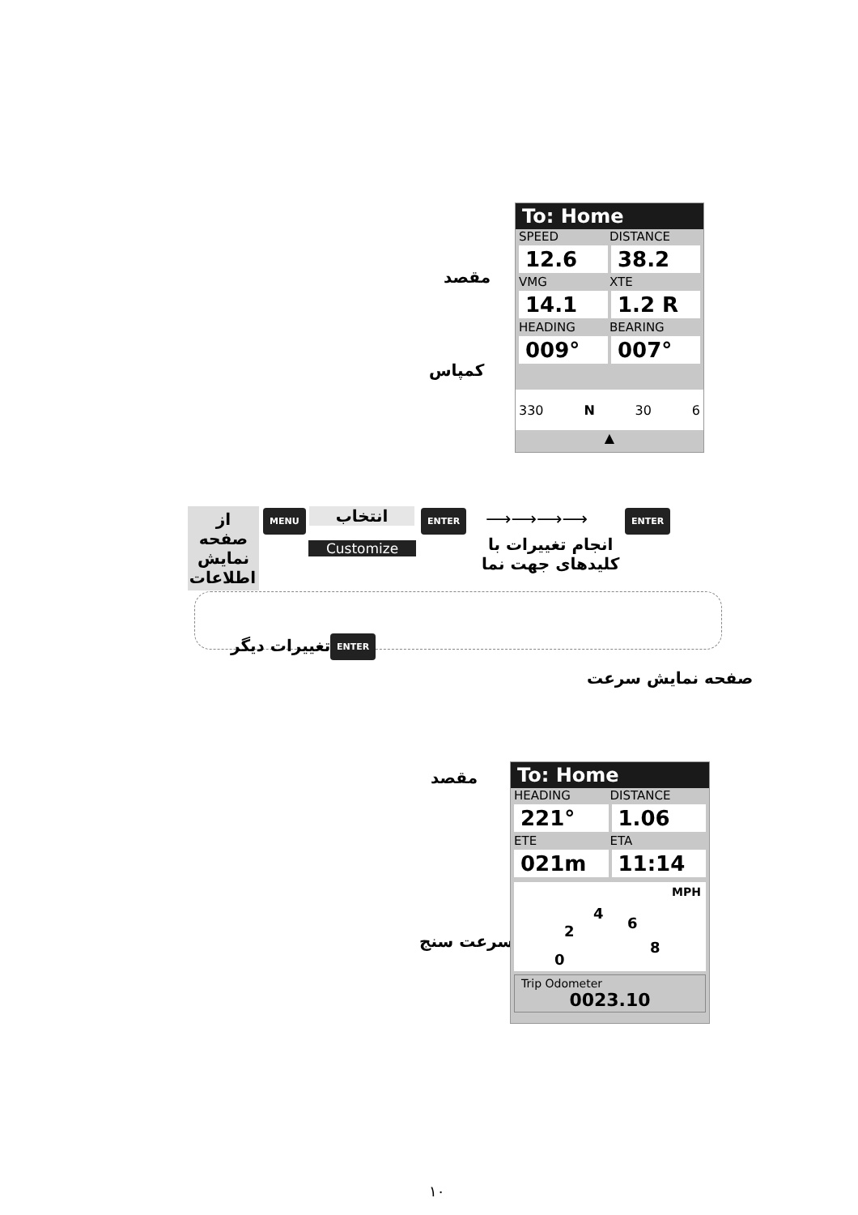مقصد
کمپاس
To: Home
SPEED DISTANCE
12.6 38.2
VMG XTE
14.1 1.2 R
HEADING BEARING
009° 007°
330 N 30 6
▲
از صفحه نمایش اطلاعات
MENU انتخاب
Customize
ENTER ⟶⟶⟶⟶
انجام تغییرات با
کلیدهای جهت نما
ENTER
تغییرات دیگر ENTER
صفحه نمایش سرعت
مقصد
سرعت سنج
To: Home
HEADING DISTANCE
221° 1.06
ETE ETA
021m 11:14
MPH
0
2
4
6
8
Trip Odometer
0023.10
۱۰